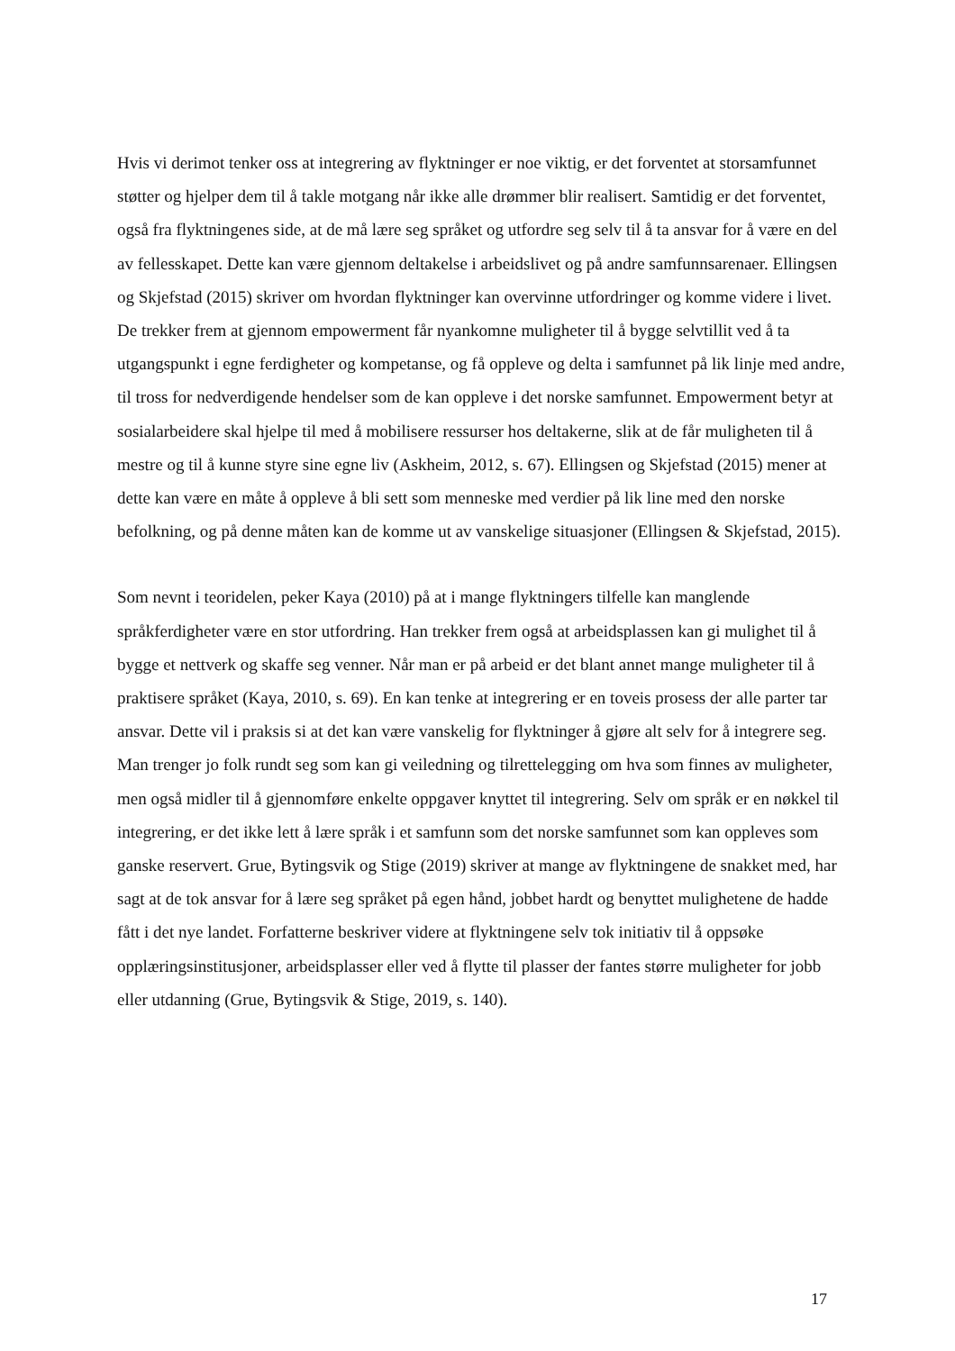Hvis vi derimot tenker oss at integrering av flyktninger er noe viktig, er det forventet at storsamfunnet støtter og hjelper dem til å takle motgang når ikke alle drømmer blir realisert. Samtidig er det forventet, også fra flyktningenes side, at de må lære seg språket og utfordre seg selv til å ta ansvar for å være en del av fellesskapet. Dette kan være gjennom deltakelse i arbeidslivet og på andre samfunnsarenaer. Ellingsen og Skjefstad (2015) skriver om hvordan flyktninger kan overvinne utfordringer og komme videre i livet. De trekker frem at gjennom empowerment får nyankomne muligheter til å bygge selvtillit ved å ta utgangspunkt i egne ferdigheter og kompetanse, og få oppleve og delta i samfunnet på lik linje med andre, til tross for nedverdigende hendelser som de kan oppleve i det norske samfunnet. Empowerment betyr at sosialarbeidere skal hjelpe til med å mobilisere ressurser hos deltakerne, slik at de får muligheten til å mestre og til å kunne styre sine egne liv (Askheim, 2012, s. 67). Ellingsen og Skjefstad (2015) mener at dette kan være en måte å oppleve å bli sett som menneske med verdier på lik line med den norske befolkning, og på denne måten kan de komme ut av vanskelige situasjoner (Ellingsen & Skjefstad, 2015).
Som nevnt i teoridelen, peker Kaya (2010) på at i mange flyktningers tilfelle kan manglende språkferdigheter være en stor utfordring. Han trekker frem også at arbeidsplassen kan gi mulighet til å bygge et nettverk og skaffe seg venner. Når man er på arbeid er det blant annet mange muligheter til å praktisere språket (Kaya, 2010, s. 69). En kan tenke at integrering er en toveis prosess der alle parter tar ansvar. Dette vil i praksis si at det kan være vanskelig for flyktninger å gjøre alt selv for å integrere seg. Man trenger jo folk rundt seg som kan gi veiledning og tilrettelegging om hva som finnes av muligheter, men også midler til å gjennomføre enkelte oppgaver knyttet til integrering. Selv om språk er en nøkkel til integrering, er det ikke lett å lære språk i et samfunn som det norske samfunnet som kan oppleves som ganske reservert. Grue, Bytingsvik og Stige (2019) skriver at mange av flyktningene de snakket med, har sagt at de tok ansvar for å lære seg språket på egen hånd, jobbet hardt og benyttet mulighetene de hadde fått i det nye landet. Forfatterne beskriver videre at flyktningene selv tok initiativ til å oppsøke opplæringsinstitusjoner, arbeidsplasser eller ved å flytte til plasser der fantes større muligheter for jobb eller utdanning (Grue, Bytingsvik & Stige, 2019, s. 140).
17